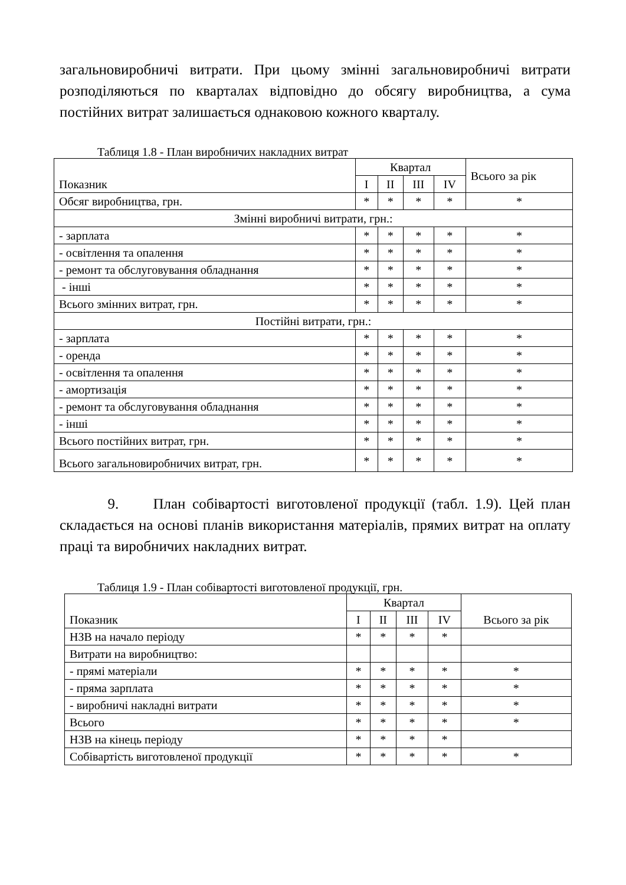загальновиробничі витрати. При цьому змінні загальновиробничі витрати розподіляються по кварталах відповідно до обсягу виробництва, а сума постійних витрат залишається однаковою кожного кварталу.
Таблиця 1.8 - План виробничих накладних витрат
| Показник | Квартал | | | | Всього за рік |
| --- | --- | --- | --- | --- | --- |
| | I | II | III | IV | |
| Обсяг виробництва, грн. | * | * | * | * | * |
| Змінні виробничі витрати, грн.: | | | | | |
| - зарплата | * | * | * | * | * |
| - освітлення та опалення | * | * | * | * | * |
| - ремонт та обслуговування обладнання | * | * | * | * | * |
| - інші | * | * | * | * | * |
| Всього змінних витрат, грн. | * | * | * | * | * |
| Постійні витрати, грн.: | | | | | |
| - зарплата | * | * | * | * | * |
| - оренда | * | * | * | * | * |
| - освітлення та опалення | * | * | * | * | * |
| - амортизація | * | * | * | * | * |
| - ремонт та обслуговування обладнання | * | * | * | * | * |
| - інші | * | * | * | * | * |
| Всього постійних витрат, грн. | * | * | * | * | * |
| Всього загальновиробничих витрат, грн. | * | * | * | * | * |
9. План собівартості виготовленої продукції (табл. 1.9). Цей план складається на основі планів використання матеріалів, прямих витрат на оплату праці та виробничих накладних витрат.
Таблиця 1.9 - План собівартості виготовленої продукції, грн.
| Показник | Квартал | | | | Всього за рік |
| --- | --- | --- | --- | --- | --- |
| | I | II | III | IV | |
| НЗВ на начало періоду | * | * | * | * | |
| Витрати на виробництво: | | | | | |
| - прямі матеріали | * | * | * | * | * |
| - пряма зарплата | * | * | * | * | * |
| - виробничі накладні витрати | * | * | * | * | * |
| Всього | * | * | * | * | * |
| НЗВ на кінець періоду | * | * | * | * | |
| Собівартість виготовленої продукції | * | * | * | * | * |